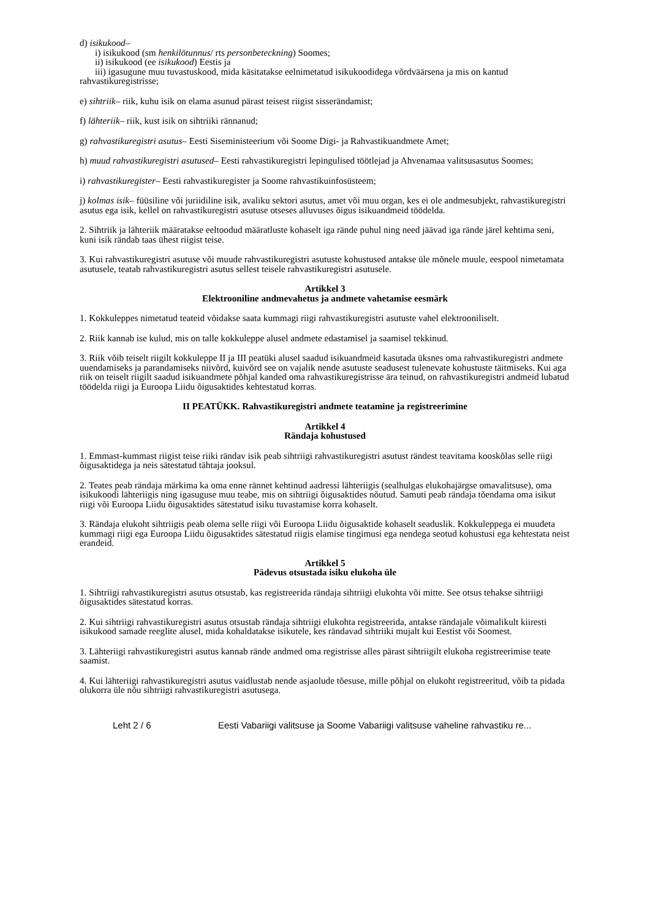d) isikukood–
i) isikukood (sm henkilötunnus/ rts personbeteckning) Soomes;
ii) isikukood (ee isikukood) Eestis ja
iii) igasugune muu tuvastuskood, mida käsitatakse eelnimetatud isikukoodidega võrdväärsena ja mis on kantud rahvastikuregistrisse;
e) sihtriik– riik, kuhu isik on elama asunud pärast teisest riigist sisserändamist;
f) lähteriik– riik, kust isik on sihtriiki rännanud;
g) rahvastikuregistri asutus– Eesti Siseministeerium või Soome Digi- ja Rahvastikuandmete Amet;
h) muud rahvastikuregistri asutused– Eesti rahvastikuregistri lepingulised töötlejad ja Ahvenamaa valitsusasutus Soomes;
i) rahvastikuregister– Eesti rahvastikuregister ja Soome rahvastikuinfosüsteem;
j) kolmas isik– füüsiline või juriidiline isik, avaliku sektori asutus, amet või muu organ, kes ei ole andmesubjekt, rahvastikuregistri asutus ega isik, kellel on rahvastikuregistri asutuse otseses alluvuses õigus isikuandmeid töödelda.
2. Sihtriik ja lähteriik määratakse eeltoodud määratluste kohaselt iga rände puhul ning need jäävad iga rände järel kehtima seni, kuni isik rändab taas ühest riigist teise.
3. Kui rahvastikuregistri asutuse või muude rahvastikuregistri asutuste kohustused antakse üle mõnele muule, eespool nimetamata asutusele, teatab rahvastikuregistri asutus sellest teisele rahvastikuregistri asutusele.
Artikkel 3
Elektrooniline andmevahetus ja andmete vahetamise eesmärk
1. Kokkuleppes nimetatud teateid võidakse saata kummagi riigi rahvastikuregistri asutuste vahel elektrooniliselt.
2. Riik kannab ise kulud, mis on talle kokkuleppe alusel andmete edastamisel ja saamisel tekkinud.
3. Riik võib teiselt riigilt kokkuleppe II ja III peatüki alusel saadud isikuandmeid kasutada üksnes oma rahvastikuregistri andmete uuendamiseks ja parandamiseks niivõrd, kuivõrd see on vajalik nende asutuste seadusest tulenevate kohustuste täitmiseks. Kui aga riik on teiselt riigilt saadud isikuandmete põhjal kanded oma rahvastikuregistrisse ära teinud, on rahvastikuregistri andmeid lubatud töödelda riigi ja Euroopa Liidu õigusaktides kehtestatud korras.
II PEATÜKK. Rahvastikuregistri andmete teatamine ja registreerimine
Artikkel 4
Rändaja kohustused
1. Emmast-kummast riigist teise riiki rändav isik peab sihtriigi rahvastikuregistri asutust rändest teavitama kooskõlas selle riigi õigusaktidega ja neis sätestatud tähtaja jooksul.
2. Teates peab rändaja märkima ka oma enne rännet kehtinud aadressi lähteriigis (sealhulgas elukohajärgse omavalitsuse), oma isikukoodi lähteriigis ning igasuguse muu teabe, mis on sihtriigi õigusaktides nõutud. Samuti peab rändaja tõendama oma isikut riigi või Euroopa Liidu õigusaktides sätestatud isiku tuvastamise korra kohaselt.
3. Rändaja elukoht sihtriigis peab olema selle riigi või Euroopa Liidu õigusaktide kohaselt seaduslik. Kokkuleppega ei muudeta kummagi riigi ega Euroopa Liidu õigusaktides sätestatud riigis elamise tingimusi ega nendega seotud kohustusi ega kehtestata neist erandeid.
Artikkel 5
Pädevus otsustada isiku elukoha üle
1. Sihtriigi rahvastikuregistri asutus otsustab, kas registreerida rändaja sihtriigi elukohta või mitte. See otsus tehakse sihtriigi õigusaktides sätestatud korras.
2. Kui sihtriigi rahvastikuregistri asutus otsustab rändaja sihtriigi elukohta registreerida, antakse rändajale võimalikult kiiresti isikukood samade reeglite alusel, mida kohaldatakse isikutele, kes rändavad sihtriiki mujalt kui Eestist või Soomest.
3. Lähteriigi rahvastikuregistri asutus kannab rände andmed oma registrisse alles pärast sihtriigilt elukoha registreerimise teate saamist.
4. Kui lähteriigi rahvastikuregistri asutus vaidlustab nende asjaolude tõesuse, mille põhjal on elukoht registreeritud, võib ta pidada olukorra üle nõu sihtriigi rahvastikuregistri asutusega.
Leht 2 / 6 Eesti Vabariigi valitsuse ja Soome Vabariigi valitsuse vaheline rahvastiku re...